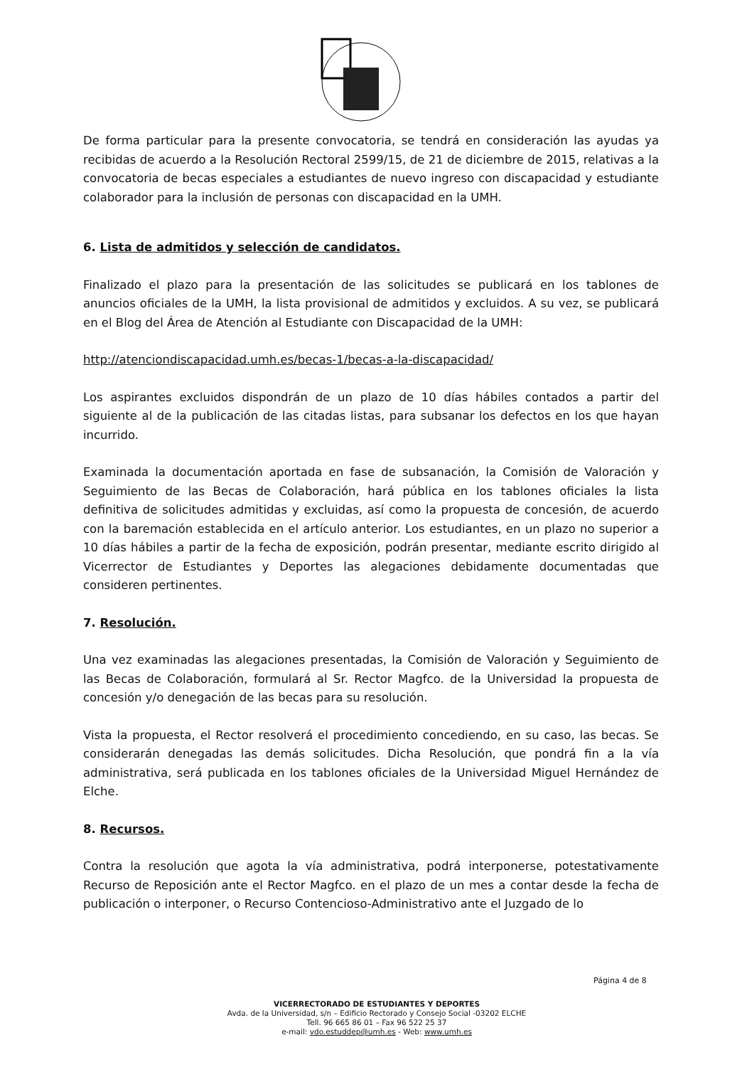De forma particular para la presente convocatoria, se tendrá en consideración las ayudas ya recibidas de acuerdo a la Resolución Rectoral 2599/15, de 21 de diciembre de 2015, relativas a la convocatoria de becas especiales a estudiantes de nuevo ingreso con discapacidad y estudiante colaborador para la inclusión de personas con discapacidad en la UMH.
6. Lista de admitidos y selección de candidatos.
Finalizado el plazo para la presentación de las solicitudes se publicará en los tablones de anuncios oficiales de la UMH, la lista provisional de admitidos y excluidos. A su vez, se publicará en el Blog del Área de Atención al Estudiante con Discapacidad de la UMH:
http://atenciondiscapacidad.umh.es/becas-1/becas-a-la-discapacidad/
Los aspirantes excluidos dispondrán de un plazo de 10 días hábiles contados a partir del siguiente al de la publicación de las citadas listas, para subsanar los defectos en los que hayan incurrido.
Examinada la documentación aportada en fase de subsanación, la Comisión de Valoración y Seguimiento de las Becas de Colaboración, hará pública en los tablones oficiales la lista definitiva de solicitudes admitidas y excluidas, así como la propuesta de concesión, de acuerdo con la baremación establecida en el artículo anterior. Los estudiantes, en un plazo no superior a 10 días hábiles a partir de la fecha de exposición, podrán presentar, mediante escrito dirigido al Vicerrector de Estudiantes y Deportes las alegaciones debidamente documentadas que consideren pertinentes.
7. Resolución.
Una vez examinadas las alegaciones presentadas, la Comisión de Valoración y Seguimiento de las Becas de Colaboración, formulará al Sr. Rector Magfco. de la Universidad la propuesta de concesión y/o denegación de las becas para su resolución.
Vista la propuesta, el Rector resolverá el procedimiento concediendo, en su caso, las becas. Se considerarán denegadas las demás solicitudes. Dicha Resolución, que pondrá fin a la vía administrativa, será publicada en los tablones oficiales de la Universidad Miguel Hernández de Elche.
8. Recursos.
Contra la resolución que agota la vía administrativa, podrá interponerse, potestativamente Recurso de Reposición ante el Rector Magfco. en el plazo de un mes a contar desde la fecha de publicación o interponer, o Recurso Contencioso-Administrativo ante el Juzgado de lo
Página 4 de 8
VICERRECTORADO DE ESTUDIANTES Y DEPORTES
Avda. de la Universidad, s/n – Edificio Rectorado y Consejo Social -03202 ELCHE
Tell. 96 665 86 01 – Fax 96 522 25 37
e-mail: vdo.estuddep@umh.es - Web: www.umh.es